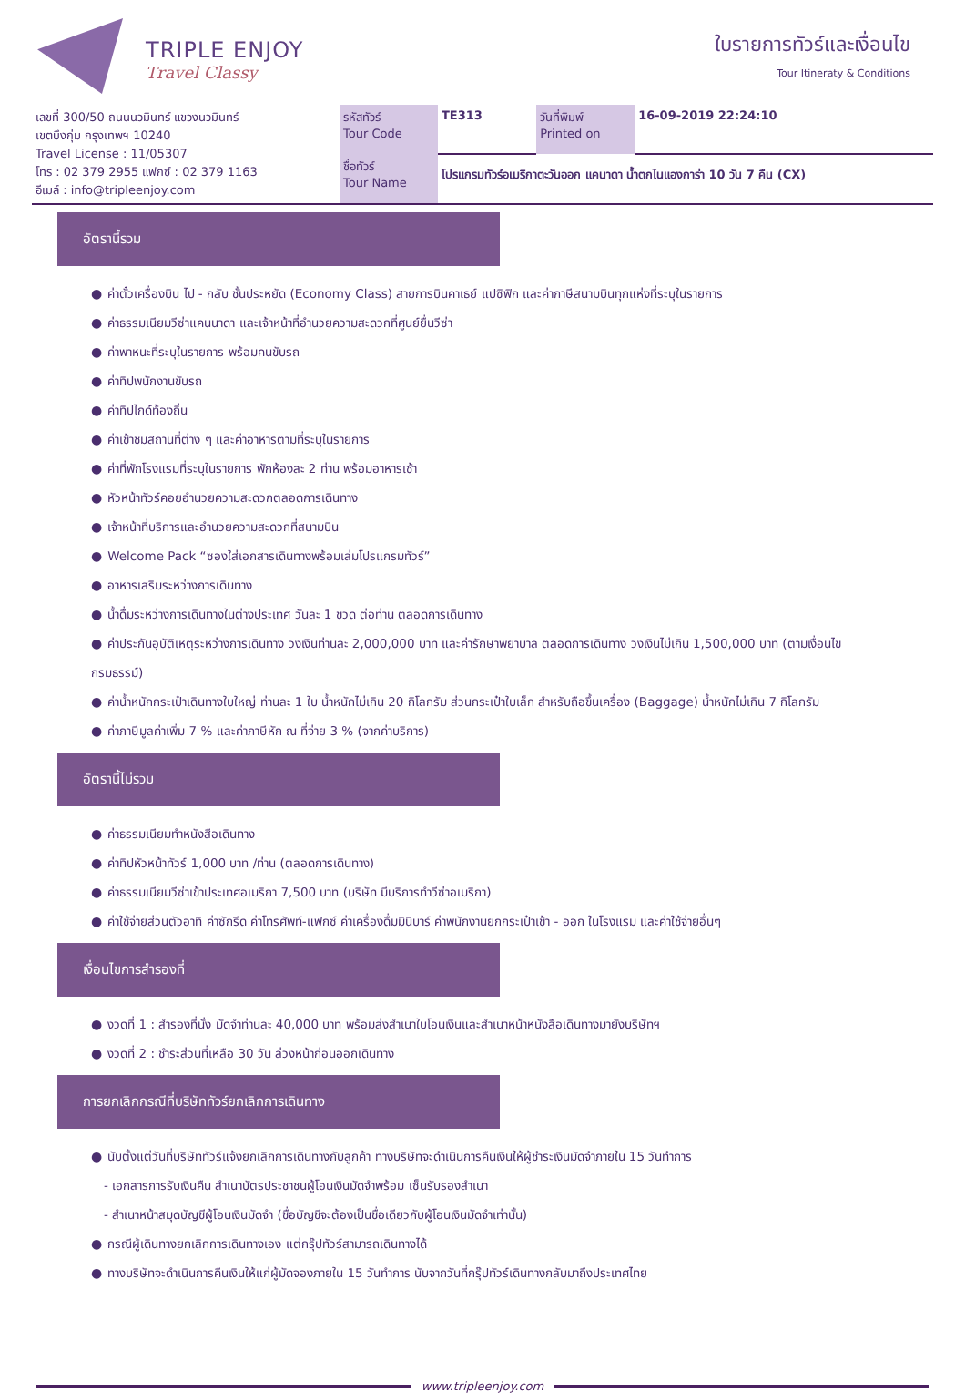TRIPLE ENJOY
Travel Classy
ใบรายการทัวร์และเงื่อนไข
Tour Itineraty & Conditions
| เลขที่ 300/50 ถนนนวมินทร์ แขวงนวมินทร์ เขตบึงกุ่ม กรุงเทพฯ 10240 Travel License : 11/05307 โทร : 02 379 2955 แฟกซ์ : 02 379 1163 อีเมล์ : info@tripleenjoy.com | รหัสทัวร์ Tour Code | TE313 | วันที่พิมพ์ Printed on | 16-09-2019 22:24:10 |
| | ชื่อทัวร์ Tour Name | โปรแกรมทัวร์อเมริกาตะวันออก แคนาดา น้ำตกไนแองการ่า 10 วัน 7 คืน (CX) | | |
อัตรานี้รวม
● ค่าตั๋วเครื่องบิน ไป - กลับ ชั้นประหยัด (Economy Class) สายการบินคาเธย์ แปซิฟิก และค่าภาษีสนามบินทุกแห่งที่ระบุในรายการ
● ค่าธรรมเนียมวีซ่าแคนนาดา และเจ้าหน้าที่อำนวยความสะดวกที่ศูนย์ยื่นวีซ่า
● ค่าพาหนะที่ระบุในรายการ พร้อมคนขับรถ
● ค่าทิปพนักงานขับรถ
● ค่าทิปไกด์ท้องถิ่น
● ค่าเข้าชมสถานที่ต่าง ๆ และค่าอาหารตามที่ระบุในรายการ
● ค่าที่พักโรงแรมที่ระบุในรายการ พักห้องละ 2 ท่าน พร้อมอาหารเช้า
● หัวหน้าทัวร์คอยอำนวยความสะดวกตลอดการเดินทาง
● เจ้าหน้าที่บริการและอำนวยความสะดวกที่สนามบิน
● Welcome Pack “ซองใส่เอกสารเดินทางพร้อมเล่มโปรแกรมทัวร์”
● อาหารเสริมระหว่างการเดินทาง
● น้ำดื่มระหว่างการเดินทางในต่างประเทศ วันละ 1 ขวด ต่อท่าน ตลอดการเดินทาง
● ค่าประกันอุบัติเหตุระหว่างการเดินทาง วงเงินท่านละ 2,000,000 บาท และค่ารักษาพยาบาล ตลอดการเดินทาง วงเงินไม่เกิน 1,500,000 บาท (ตามเงื่อนไขกรมธรรม์)
● ค่าน้ำหนักกระเป๋าเดินทางใบใหญ่ ท่านละ 1 ใบ น้ำหนักไม่เกิน 20 กิโลกรัม ส่วนกระเป๋าใบเล็ก สำหรับถือขึ้นเครื่อง (Baggage) น้ำหนักไม่เกิน 7 กิโลกรัม
● ค่าภาษีมูลค่าเพิ่ม 7 % และค่าภาษีหัก ณ ที่จ่าย 3 % (จากค่าบริการ)
อัตรานี้ไม่รวม
● ค่าธรรมเนียมทำหนังสือเดินทาง
● ค่าทิปหัวหน้าทัวร์ 1,000 บาท /ท่าน (ตลอดการเดินทาง)
● ค่าธรรมเนียมวีซ่าเข้าประเทศอเมริกา 7,500 บาท (บริษัท มีบริการทำวีซ่าอเมริกา)
● ค่าใช้จ่ายส่วนตัวอาทิ ค่าซักรีด ค่าโทรศัพท์-แฟกซ์ ค่าเครื่องดื่มมินิบาร์ ค่าพนักงานยกกระเป๋าเข้า - ออก ในโรงแรม และค่าใช้จ่ายอื่นๆ
เงื่อนไขการสำรองที่
● งวดที่ 1 : สำรองที่นั่ง มัดจำท่านละ 40,000 บาท พร้อมส่งสำเนาใบโอนเงินและสำเนาหน้าหนังสือเดินทางมายังบริษัทฯ
● งวดที่ 2 : ชำระส่วนที่เหลือ 30 วัน ล่วงหน้าก่อนออกเดินทาง
การยกเลิกกรณีที่บริษัททัวร์ยกเลิกการเดินทาง
● นับตั้งแต่วันที่บริษัททัวร์แจ้งยกเลิกการเดินทางกับลูกค้า ทางบริษัทจะดำเนินการคืนเงินให้ผู้ชำระเงินมัดจำภายใน 15 วันทำการ
- เอกสารการรับเงินคืน สำเนาบัตรประชาชนผู้โอนเงินมัดจำพร้อม เซ็นรับรองสำเนา
- สำเนาหน้าสมุดบัญชีผู้โอนเงินมัดจำ (ชื่อบัญชีจะต้องเป็นชื่อเดียวกับผู้โอนเงินมัดจำเท่านั้น)
● กรณีผู้เดินทางยกเลิกการเดินทางเอง แต่กรุ๊ปทัวร์สามารถเดินทางได้
● ทางบริษัทจะดำเนินการคืนเงินให้แก่ผู้มัดจองภายใน 15 วันทำการ นับจากวันที่กรุ๊ปทัวร์เดินทางกลับมาถึงประเทศไทย
www.tripleenjoy.com